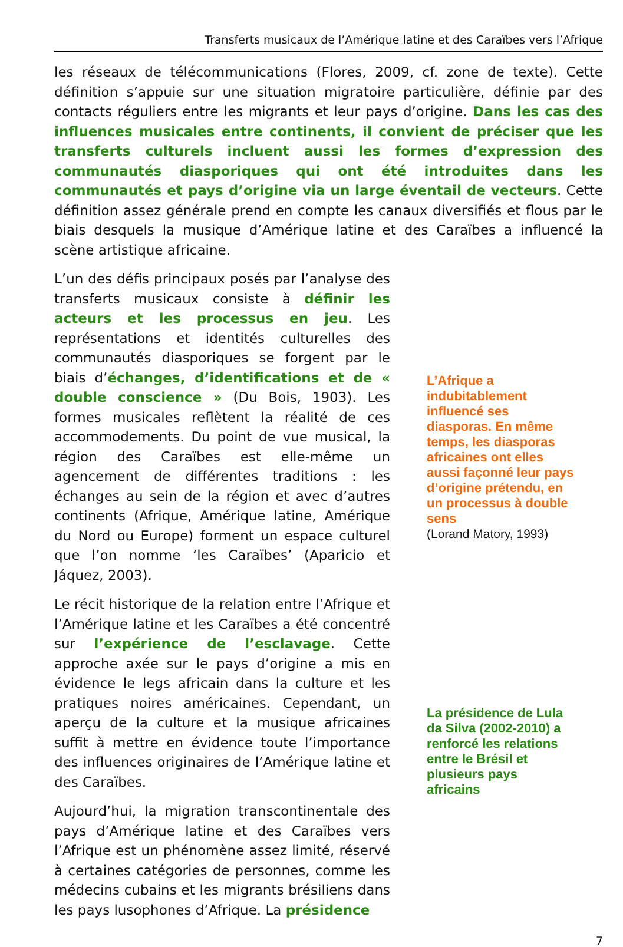Transferts musicaux de l’Amérique latine et des Caraïbes vers l’Afrique
les réseaux de télécommunications (Flores, 2009, cf. zone de texte). Cette définition s’appuie sur une situation migratoire particulière, définie par des contacts réguliers entre les migrants et leur pays d’origine. Dans les cas des influences musicales entre continents, il convient de préciser que les transferts culturels incluent aussi les formes d’expression des communautés diasporiques qui ont été introduites dans les communautés et pays d’origine via un large éventail de vecteurs. Cette définition assez générale prend en compte les canaux diversifiés et flous par le biais desquels la musique d’Amérique latine et des Caraïbes a influencé la scène artistique africaine.
L’un des défis principaux posés par l’analyse des transferts musicaux consiste à définir les acteurs et les processus en jeu. Les représentations et identités culturelles des communautés diasporiques se forgent par le biais d’échanges, d’identifications et de « double conscience » (Du Bois, 1903). Les formes musicales reflètent la réalité de ces accommodements. Du point de vue musical, la région des Caraïbes est elle-même un agencement de différentes traditions : les échanges au sein de la région et avec d’autres continents (Afrique, Amérique latine, Amérique du Nord ou Europe) forment un espace culturel que l’on nomme ‘les Caraïbes’ (Aparicio et Jáquez, 2003).
Le récit historique de la relation entre l’Afrique et l’Amérique latine et les Caraïbes a été concentré sur l’expérience de l’esclavage. Cette approche axée sur le pays d’origine a mis en évidence le legs africain dans la culture et les pratiques noires américaines. Cependant, un aperçu de la culture et la musique africaines suffit à mettre en évidence toute l’importance des influences originaires de l’Amérique latine et des Caraïbes.
Aujourd’hui, la migration transcontinentale des pays d’Amérique latine et des Caraïbes vers l’Afrique est un phénomène assez limité, réservé à certaines catégories de personnes, comme les médecins cubains et les migrants brésiliens dans les pays lusophones d’Afrique. La présidence
L’Afrique a indubitablement influencé ses diasporas. En même temps, les diasporas africaines ont elles aussi façonné leur pays d’origine prétendu, en un processus à double sens
(Lorand Matory, 1993)
La présidence de Lula da Silva (2002-2010) a renforcé les relations entre le Brésil et plusieurs pays africains
7